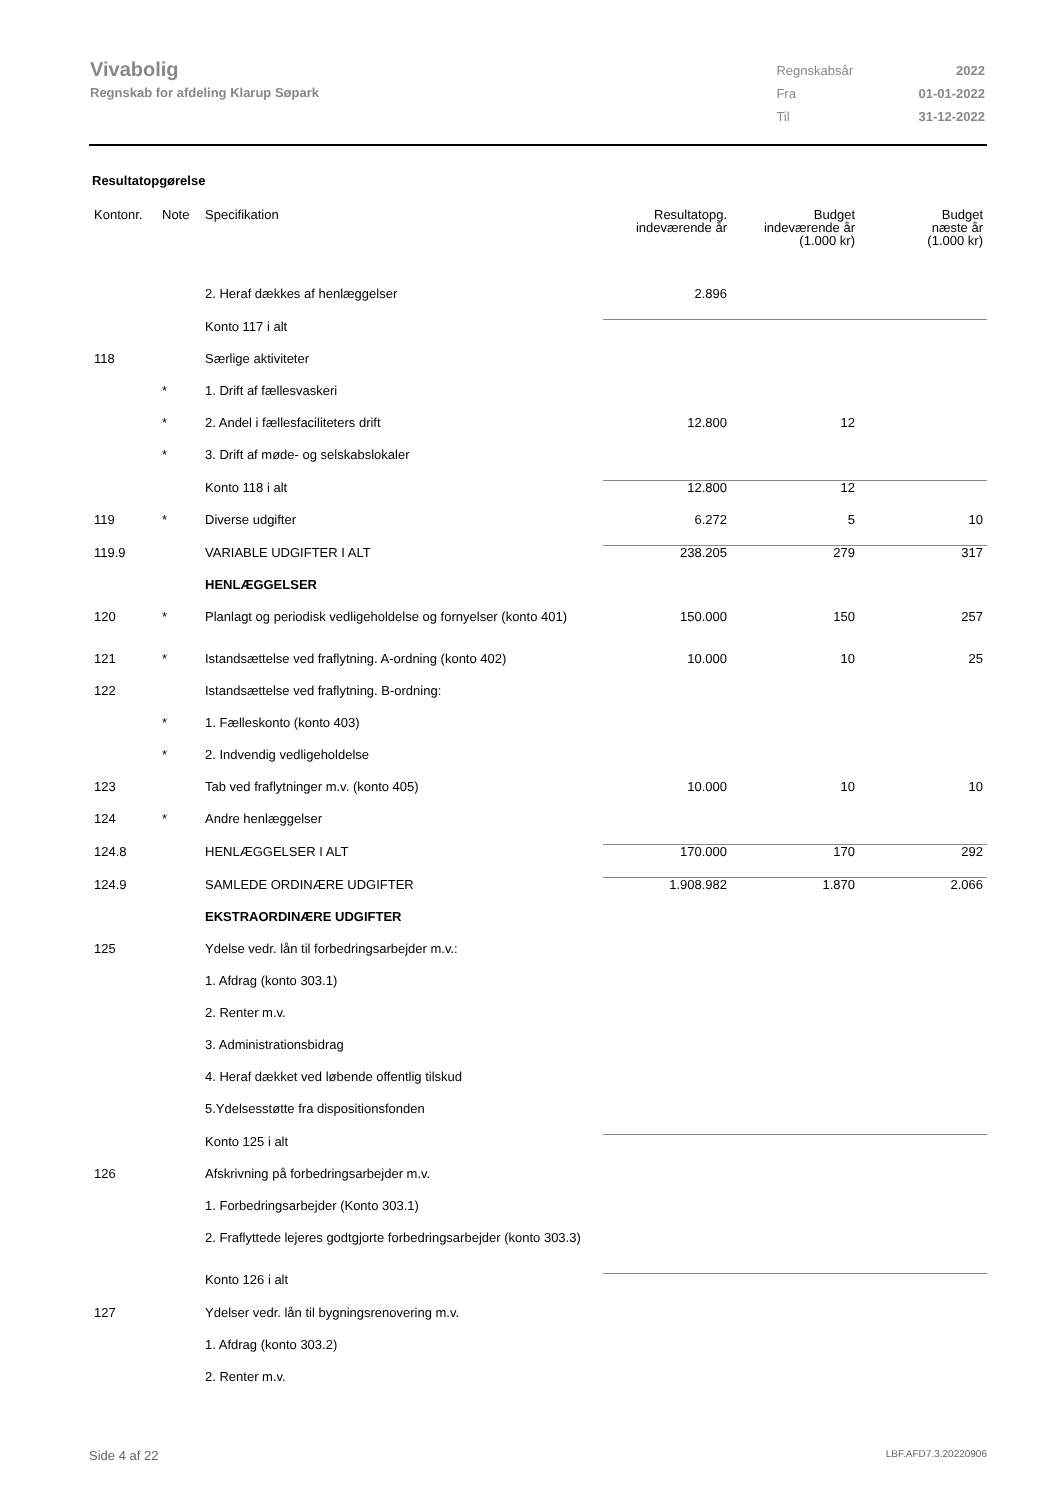Vivabolig
Regnskab for afdeling Klarup Søpark
| Regnskabsår | 2022 |
| Fra | 01-01-2022 |
| Til | 31-12-2022 |
Resultatopgørelse
| Kontonr. | Note | Specifikation | Resultatopg. indeværende år | Budget indeværende år (1.000 kr) | Budget næste år (1.000 kr) |
| --- | --- | --- | --- | --- | --- |
| | | 2. Heraf dækkes af henlæggelser | 2.896 | | |
| | | Konto 117 i alt | | | |
| 118 | | Særlige aktiviteter | | | |
| | * | 1. Drift af fællesvaskeri | | | |
| | * | 2. Andel i fællesfaciliteters drift | 12.800 | 12 | |
| | * | 3. Drift af møde- og selskabslokaler | | | |
| | | Konto 118 i alt | 12.800 | 12 | |
| 119 | * | Diverse udgifter | 6.272 | 5 | 10 |
| 119.9 | | VARIABLE UDGIFTER I ALT | 238.205 | 279 | 317 |
| | | HENLÆGGELSER | | | |
| 120 | * | Planlagt og periodisk vedligeholdelse og fornyelser (konto 401) | 150.000 | 150 | 257 |
| 121 | * | Istandsættelse ved fraflytning. A-ordning (konto 402) | 10.000 | 10 | 25 |
| 122 | | Istandsættelse ved fraflytning. B-ordning: | | | |
| | * | 1. Fælleskonto (konto 403) | | | |
| | * | 2. Indvendig vedligeholdelse | | | |
| 123 | | Tab ved fraflytninger m.v. (konto 405) | 10.000 | 10 | 10 |
| 124 | * | Andre henlæggelser | | | |
| 124.8 | | HENLÆGGELSER I ALT | 170.000 | 170 | 292 |
| 124.9 | | SAMLEDE ORDINÆRE UDGIFTER | 1.908.982 | 1.870 | 2.066 |
| | | EKSTRAORDINÆRE UDGIFTER | | | |
| 125 | | Ydelse vedr. lån til forbedringsarbejder m.v.: | | | |
| | | 1. Afdrag (konto 303.1) | | | |
| | | 2. Renter m.v. | | | |
| | | 3. Administrationsbidrag | | | |
| | | 4. Heraf dækket ved løbende offentlig tilskud | | | |
| | | 5.Ydelsesstøtte fra dispositionsfonden | | | |
| | | Konto 125 i alt | | | |
| 126 | | Afskrivning på forbedringsarbejder m.v. | | | |
| | | 1. Forbedringsarbejder (Konto 303.1) | | | |
| | | 2. Fraflyttede lejeres godtgjorte forbedringsarbejder (konto 303.3) | | | |
| | | Konto 126 i alt | | | |
| 127 | | Ydelser vedr. lån til bygningsrenovering m.v. | | | |
| | | 1. Afdrag (konto 303.2) | | | |
| | | 2. Renter m.v. | | | |
Side 4 af 22 LBF.AFD7.3.20220906